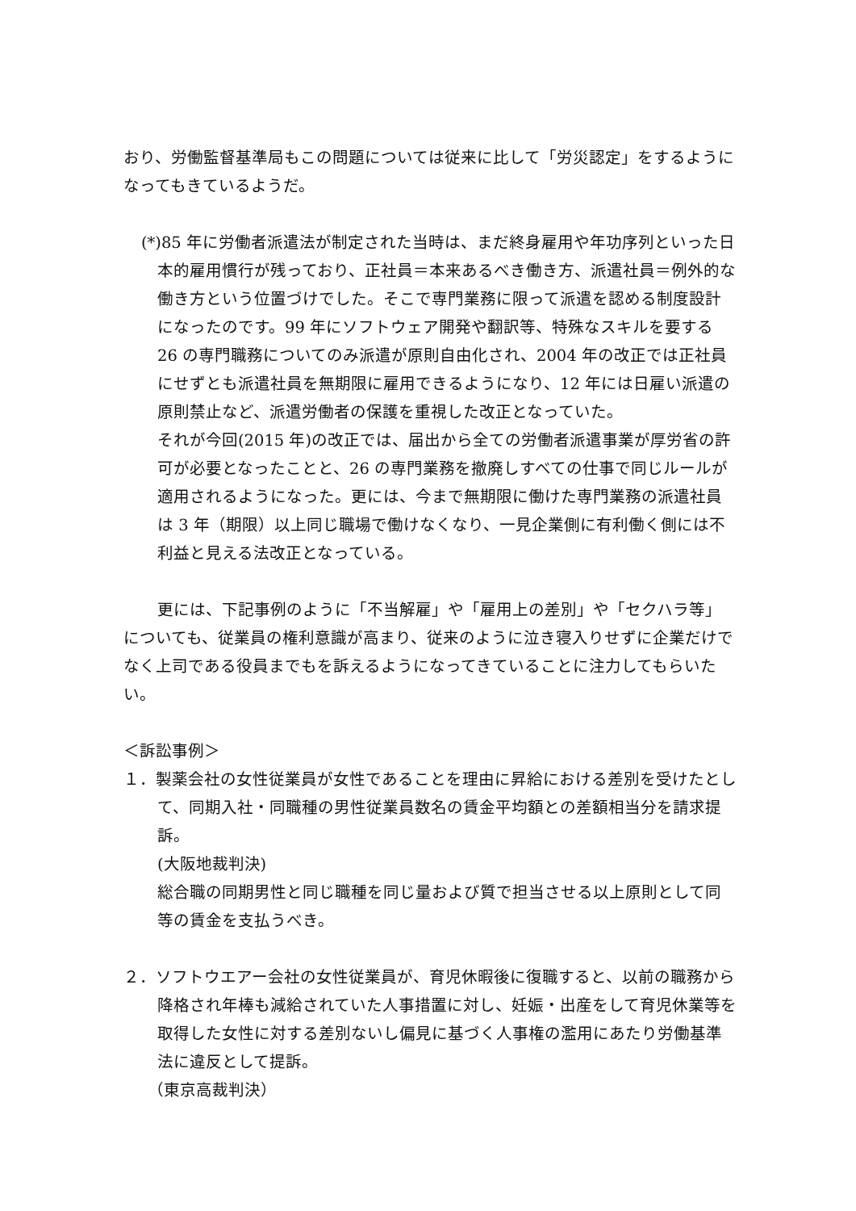おり、労働監督基準局もこの問題については従来に比して「労災認定」をするようになってもきているようだ。
(*)85 年に労働者派遣法が制定された当時は、まだ終身雇用や年功序列といった日本的雇用慣行が残っており、正社員＝本来あるべき働き方、派遣社員＝例外的な働き方という位置づけでした。そこで専門業務に限って派遣を認める制度設計になったのです。99 年にソフトウェア開発や翻訳等、特殊なスキルを要する 26 の専門職務についてのみ派遣が原則自由化され、2004 年の改正では正社員にせずとも派遣社員を無期限に雇用できるようになり、12 年には日雇い派遣の原則禁止など、派遣労働者の保護を重視した改正となっていた。
それが今回(2015 年)の改正では、届出から全ての労働者派遣事業が厚労省の許可が必要となったことと、26 の専門業務を撤廃しすべての仕事で同じルールが適用されるようになった。更には、今まで無期限に働けた専門業務の派遣社員は 3 年（期限）以上同じ職場で働けなくなり、一見企業側に有利働く側には不利益と見える法改正となっている。
更には、下記事例のように「不当解雇」や「雇用上の差別」や「セクハラ等」についても、従業員の権利意識が高まり、従来のように泣き寝入りせずに企業だけでなく上司である役員までもを訴えるようになってきていることに注力してもらいたい。
＜訴訟事例＞
１．製薬会社の女性従業員が女性であることを理由に昇給における差別を受けたとして、同期入社・同職種の男性従業員数名の賃金平均額との差額相当分を請求提訴。
(大阪地裁判決)
総合職の同期男性と同じ職種を同じ量および質で担当させる以上原則として同等の賃金を支払うべき。
２．ソフトウエアー会社の女性従業員が、育児休暇後に復職すると、以前の職務から降格され年棒も減給されていた人事措置に対し、妊娠・出産をして育児休業等を取得した女性に対する差別ないし偏見に基づく人事権の濫用にあたり労働基準法に違反として提訴。
（東京高裁判決）